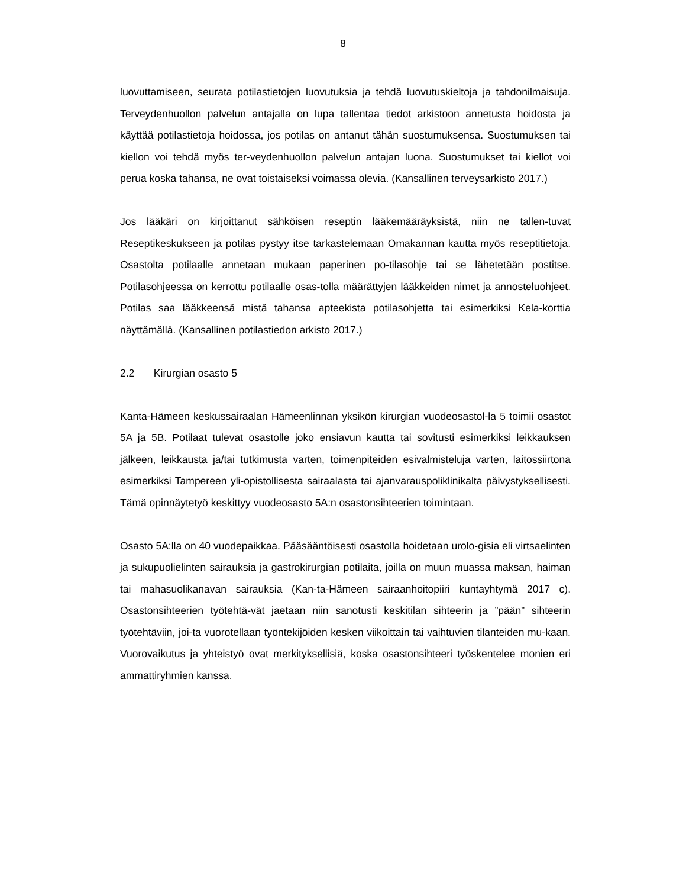8
luovuttamiseen, seurata potilastietojen luovutuksia ja tehdä luovutuskieltoja ja tahdonilmaisuja. Terveydenhuollon palvelun antajalla on lupa tallentaa tiedot arkistoon annetusta hoidosta ja käyttää potilastietoja hoidossa, jos potilas on antanut tähän suostumuksensa. Suostumuksen tai kiellon voi tehdä myös ter-veydenhuollon palvelun antajan luona. Suostumukset tai kiellot voi perua koska tahansa, ne ovat toistaiseksi voimassa olevia. (Kansallinen terveysarkisto 2017.)
Jos lääkäri on kirjoittanut sähköisen reseptin lääkemääräyksistä, niin ne tallen-tuvat Reseptikeskukseen ja potilas pystyy itse tarkastelemaan Omakannan kautta myös reseptitietoja. Osastolta potilaalle annetaan mukaan paperinen po-tilasohje tai se lähetetään postitse. Potilasohjeessa on kerrottu potilaalle osas-tolla määrättyjen lääkkeiden nimet ja annosteluohjeet. Potilas saa lääkkeensä mistä tahansa apteekista potilasohjetta tai esimerkiksi Kela-korttia näyttämällä. (Kansallinen potilastiedon arkisto 2017.)
2.2 Kirurgian osasto 5
Kanta-Hämeen keskussairaalan Hämeenlinnan yksikön kirurgian vuodeosastol-la 5 toimii osastot 5A ja 5B. Potilaat tulevat osastolle joko ensiavun kautta tai sovitusti esimerkiksi leikkauksen jälkeen, leikkausta ja/tai tutkimusta varten, toimenpiteiden esivalmisteluja varten, laitossiirtona esimerkiksi Tampereen yli-opistollisesta sairaalasta tai ajanvarauspoliklinikalta päivystyksellisesti. Tämä opinnäytetyö keskittyy vuodeosasto 5A:n osastonsihteerien toimintaan.
Osasto 5A:lla on 40 vuodepaikkaa. Pääsääntöisesti osastolla hoidetaan urolo-gisia eli virtsaelinten ja sukupuolielinten sairauksia ja gastrokirurgian potilaita, joilla on muun muassa maksan, haiman tai mahasuolikanavan sairauksia (Kan-ta-Hämeen sairaanhoitopiiri kuntayhtymä 2017 c). Osastonsihteerien työtehtä-vät jaetaan niin sanotusti keskitilan sihteerin ja ”pään” sihteerin työtehtäviin, joi-ta vuorotellaan työntekijöiden kesken viikoittain tai vaihtuvien tilanteiden mu-kaan. Vuorovaikutus ja yhteistyö ovat merkityksellisiä, koska osastonsihteeri työskentelee monien eri ammattiryhmien kanssa.